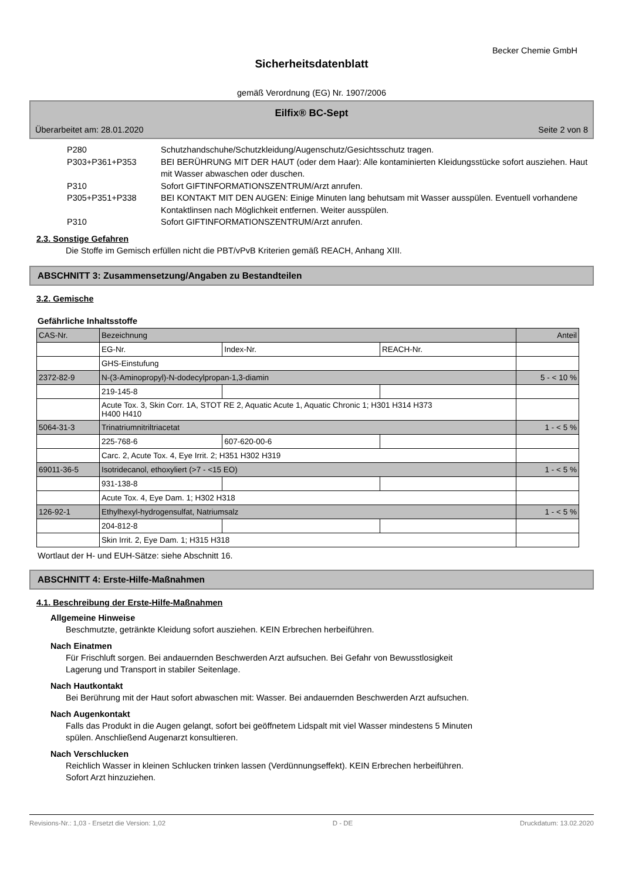Becker Chemie GmbH
Sicherheitsdatenblatt
gemäß Verordnung (EG) Nr. 1907/2006
Eilfix® BC-Sept
Überarbeitet am: 28.01.2020 Seite 2 von 8
P280 Schutzhandschuhe/Schutzkleidung/Augenschutz/Gesichtsschutz tragen.
P303+P361+P353 BEI BERÜHRUNG MIT DER HAUT (oder dem Haar): Alle kontaminierten Kleidungsstücke sofort ausziehen. Haut mit Wasser abwaschen oder duschen.
P310 Sofort GIFTINFORMATIONSZENTRUM/Arzt anrufen.
P305+P351+P338 BEI KONTAKT MIT DEN AUGEN: Einige Minuten lang behutsam mit Wasser ausspülen. Eventuell vorhandene Kontaktlinsen nach Möglichkeit entfernen. Weiter ausspülen.
P310 Sofort GIFTINFORMATIONSZENTRUM/Arzt anrufen.
2.3. Sonstige Gefahren
Die Stoffe im Gemisch erfüllen nicht die PBT/vPvB Kriterien gemäß REACH, Anhang XIII.
ABSCHNITT 3: Zusammensetzung/Angaben zu Bestandteilen
3.2. Gemische
Gefährliche Inhaltsstoffe
| CAS-Nr. | Bezeichnung | | | Anteil |
| | EG-Nr. | Index-Nr. | REACH-Nr. | |
| | GHS-Einstufung | | | |
| 2372-82-9 | N-(3-Aminopropyl)-N-dodecylpropan-1,3-diamin | | | 5 - < 10 % |
| | 219-145-8 | | | |
| | Acute Tox. 3, Skin Corr. 1A, STOT RE 2, Aquatic Acute 1, Aquatic Chronic 1; H301 H314 H373 H400 H410 | | | |
| 5064-31-3 | Trinatriumnitriltriacetat | | | 1 - < 5 % |
| | 225-768-6 | 607-620-00-6 | | |
| | Carc. 2, Acute Tox. 4, Eye Irrit. 2; H351 H302 H319 | | | |
| 69011-36-5 | Isotridecanol, ethoxyliert (>7 - <15 EO) | | | 1 - < 5 % |
| | 931-138-8 | | | |
| | Acute Tox. 4, Eye Dam. 1; H302 H318 | | | |
| 126-92-1 | Ethylhexyl-hydrogensulfat, Natriumsalz | | | 1 - < 5 % |
| | 204-812-8 | | | |
| | Skin Irrit. 2, Eye Dam. 1; H315 H318 | | | |
Wortlaut der H- und EUH-Sätze: siehe Abschnitt 16.
ABSCHNITT 4: Erste-Hilfe-Maßnahmen
4.1. Beschreibung der Erste-Hilfe-Maßnahmen
Allgemeine Hinweise
Beschmutzte, getränkte Kleidung sofort ausziehen. KEIN Erbrechen herbeiführen.
Nach Einatmen
Für Frischluft sorgen. Bei andauernden Beschwerden Arzt aufsuchen. Bei Gefahr von Bewusstlosigkeit
Lagerung und Transport in stabiler Seitenlage.
Nach Hautkontakt
Bei Berührung mit der Haut sofort abwaschen mit: Wasser. Bei andauernden Beschwerden Arzt aufsuchen.
Nach Augenkontakt
Falls das Produkt in die Augen gelangt, sofort bei geöffnetem Lidspalt mit viel Wasser mindestens 5 Minuten
spülen. Anschließend Augenarzt konsultieren.
Nach Verschlucken
Reichlich Wasser in kleinen Schlucken trinken lassen (Verdünnungseffekt). KEIN Erbrechen herbeiführen.
Sofort Arzt hinzuziehen.
Revisions-Nr.: 1,03 - Ersetzt die Version: 1,02 D - DE Druckdatum: 13.02.2020